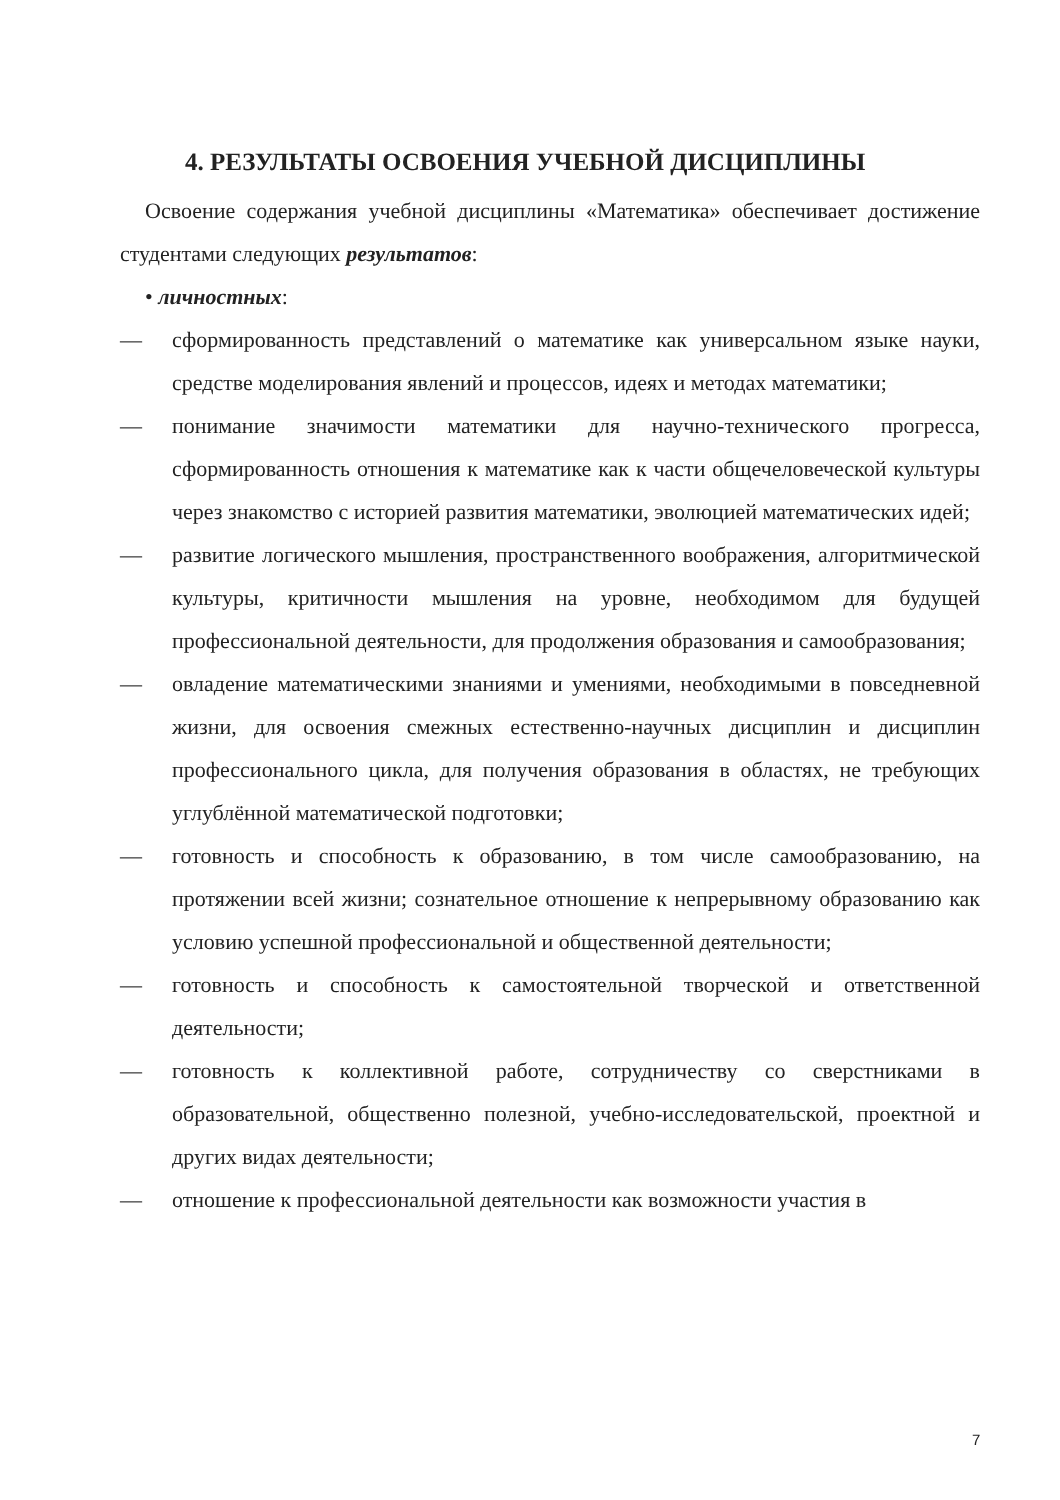4. РЕЗУЛЬТАТЫ ОСВОЕНИЯ УЧЕБНОЙ ДИСЦИПЛИНЫ
Освоение содержания учебной дисциплины «Математика» обеспечивает достижение студентами следующих результатов:
• личностных:
— сформированность представлений о математике как универсальном языке науки, средстве моделирования явлений и процессов, идеях и методах математики;
— понимание значимости математики для научно-технического прогресса, сформированность отношения к математике как к части общечеловеческой культуры через знакомство с историей развития математики, эволюцией математических идей;
— развитие логического мышления, пространственного воображения, алгоритмической культуры, критичности мышления на уровне, необходимом для будущей профессиональной деятельности, для продолжения образования и самообразования;
— овладение математическими знаниями и умениями, необходимыми в повседневной жизни, для освоения смежных естественно-научных дисциплин и дисциплин профессионального цикла, для получения образования в областях, не требующих углублённой математической подготовки;
— готовность и способность к образованию, в том числе самообразованию, на протяжении всей жизни; сознательное отношение к непрерывному образованию как условию успешной профессиональной и общественной деятельности;
— готовность и способность к самостоятельной творческой и ответственной деятельности;
— готовность к коллективной работе, сотрудничеству со сверстниками в образовательной, общественно полезной, учебно-исследовательской, проектной и других видах деятельности;
— отношение к профессиональной деятельности как возможности участия в
7